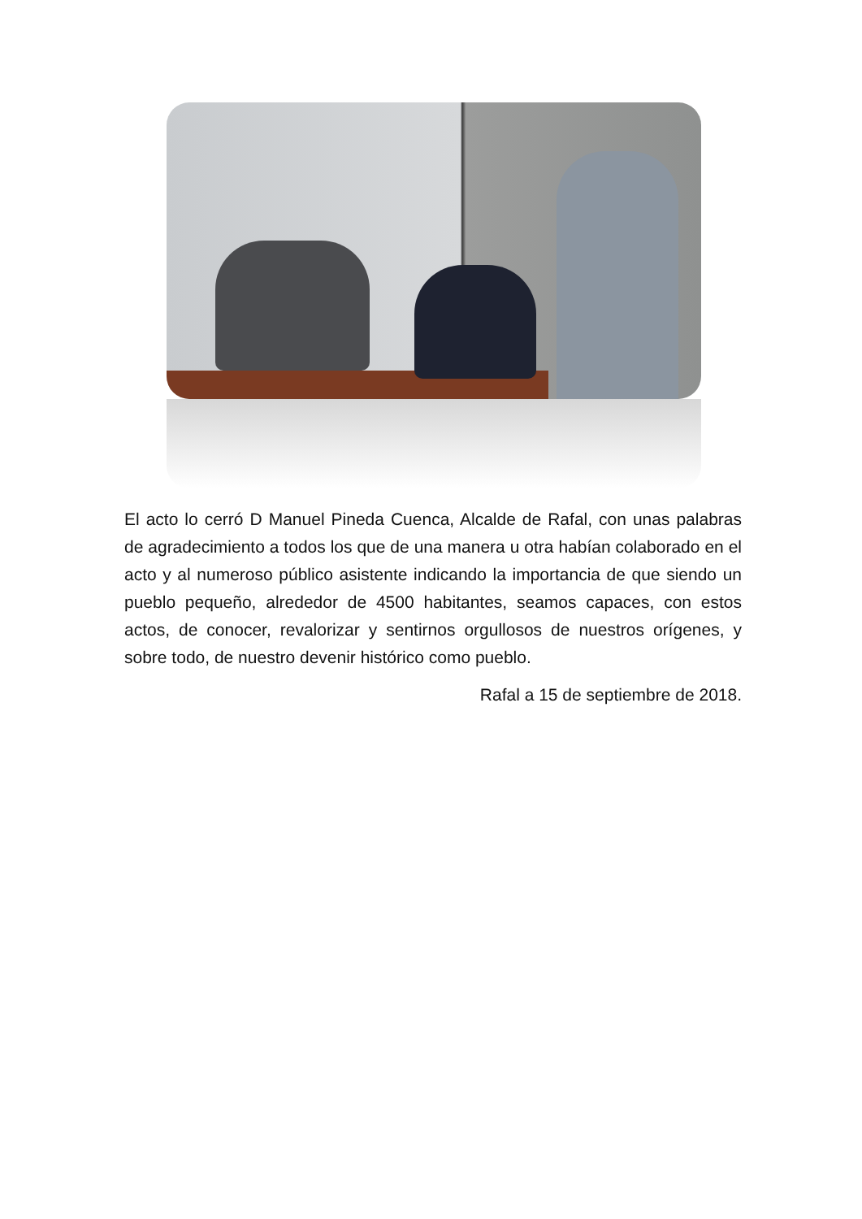El acto lo cerró D Manuel Pineda Cuenca, Alcalde de Rafal, con unas palabras de agradecimiento a todos los que de una manera u otra habían colaborado en el acto y al numeroso público asistente indicando la importancia de que siendo un pueblo pequeño, alrededor de 4500 habitantes, seamos capaces, con estos actos, de conocer, revalorizar y sentirnos orgullosos de nuestros orígenes, y sobre todo, de nuestro devenir histórico como pueblo.
Rafal a 15 de septiembre de 2018.